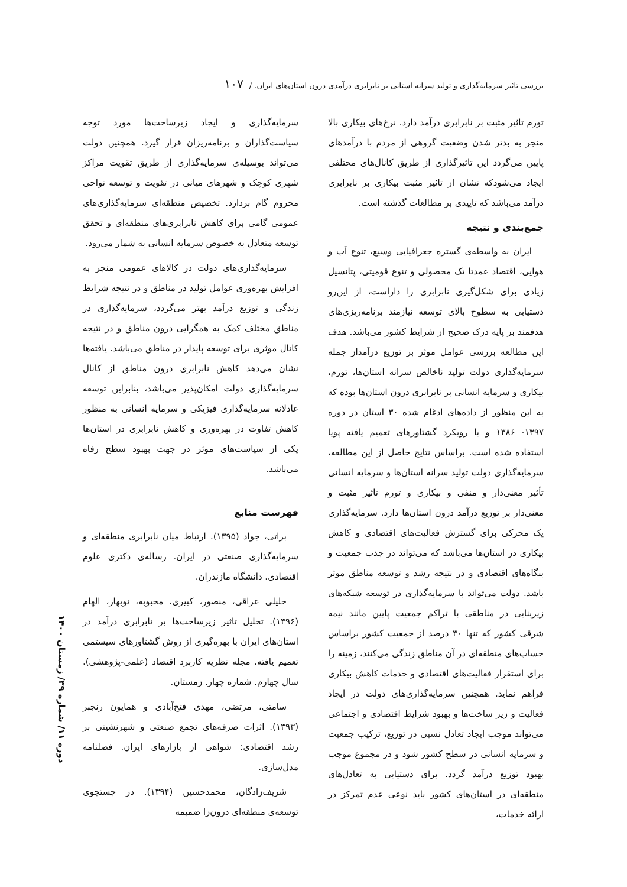بررسی تاثیر سرمایه‌گذاری و تولید سرانه استانی بر نابرابری درآمدی درون استان‌های ایران. / ۱۰۷
تورم تاثیر مثبت بر نابرابری درآمد دارد. نرخ‌های بیکاری بالا منجر به بدتر شدن وضعیت گروهی از مردم با درآمدهای پایین می‌گردد این تاثیرگذاری از طریق کانال‌های مختلفی ایجاد می‌شودکه نشان از تاثیر مثبت بیکاری بر نابرابری درآمد می‌باشد که تاییدی بر مطالعات گذشته است.
جمع‌بندی و نتیجه
ایران به واسطه‌ی گستره جغرافیایی وسیع، تنوع آب و هوایی، اقتصاد عمدتا تک محصولی و تنوع قومیتی، پتانسیل زیادی برای شکل‌گیری نابرابری را داراست، از این‌رو دستیابی به سطوح بالای توسعه نیازمند برنامه‌ریزی‌های هدفمند بر پایه درک صحیح از شرایط کشور می‌باشد. هدف این مطالعه بررسی عوامل موثر بر توزیع درآمداز جمله سرمایه‌گذاری دولت تولید ناخالص سرانه استان‌ها، تورم، بیکاری و سرمایه انسانی بر نابرابری درون استان‌ها بوده که به این منظور از داده‌های ادغام شده ۳۰ استان در دوره ۱۳۹۷- ۱۳۸۶ و با رویکرد گشتاورهای تعمیم یافته پویا استفاده شده است. براساس نتایج حاصل از این مطالعه، سرمایه‌گذاری دولت تولید سرانه استان‌ها و سرمایه انسانی تأثیر معنی‌دار و منفی و بیکاری و تورم تاثیر مثبت و معنی‌دار بر توزیع درآمد درون استان‌ها دارد. سرمایه‌گذاری یک محرکی برای گسترش فعالیت‌های اقتصادی و کاهش بیکاری در استان‌ها می‌باشد که می‌تواند در جذب جمعیت و بنگاه‌های اقتصادی و در نتیجه رشد و توسعه مناطق موثر باشد. دولت می‌تواند با سرمایه‌گذاری در توسعه شبکه‌های زیربنایی در مناطقی با تراکم جمعیت پایین مانند نیمه شرقی کشور که تنها ۳۰ درصد از جمعیت کشور براساس حساب‌های منطقه‌ای در آن مناطق زندگی می‌کنند، زمینه را برای استقرار فعالیت‌های اقتصادی و خدمات کاهش بیکاری فراهم نماید. همچنین سرمایه‌گذاری‌های دولت در ایجاد فعالیت و زیر ساخت‌ها و بهبود شرایط اقتصادی و اجتماعی می‌تواند موجب ایجاد تعادل نسبی در توزیع، ترکیب جمعیت و سرمایه انسانی در سطح کشور شود و در مجموع موجب بهبود توزیع درآمد گردد. برای دستیابی به تعادل‌های منطقه‌ای در استان‌های کشور باید نوعی عدم تمرکز در ارائه خدمات،
سرمایه‌گذاری و ایجاد زیرساخت‌ها مورد توجه سیاست‌گذاران و برنامه‌ریزان قرار گیرد. همچنین دولت می‌تواند بوسیله‌ی سرمایه‌گذاری از طریق تقویت مراکز شهری کوچک و شهرهای میانی در تقویت و توسعه نواحی محروم گام بردارد. تخصیص منطقه‌ای سرمایه‌گذاری‌های عمومی گامی برای کاهش نابرابری‌های منطقه‌ای و تحقق توسعه متعادل به خصوص سرمایه انسانی به شمار می‌رود.
سرمایه‌گذاری‌های دولت در کالاهای عمومی منجر به افزایش بهره‌وری عوامل تولید در مناطق و در نتیجه شرایط زندگی و توزیع درآمد بهتر می‌گردد، سرمایه‌گذاری در مناطق مختلف کمک به همگرایی درون مناطق و در نتیجه کانال موثری برای توسعه پایدار در مناطق می‌باشد. یافته‌ها نشان می‌دهد کاهش نابرابری درون مناطق از کانال سرمایه‌گذاری دولت امکان‌پذیر می‌باشد، بنابراین توسعه عادلانه سرمایه‌گذاری فیزیکی و سرمایه انسانی به منظور کاهش تفاوت در بهره‌وری و کاهش نابرابری در استان‌ها یکی از سیاست‌های موثر در جهت بهبود سطح رفاه می‌باشد.
فهرست منابع
براتی، جواد (۱۳۹۵). ارتباط میان نابرابری منطقه‌ای و سرمایه‌گذاری صنعتی در ایران. رساله‌ی دکتری علوم اقتصادی. دانشگاه مازندران.
خلیلی عراقی، منصور، کبیری، محبوبه، نوبهار، الهام (۱۳۹۶). تحلیل تاثیر زیرساخت‌ها بر نابرابری درآمد در استان‌های ایران با بهره‌گیری از روش گشتاورهای سیستمی تعمیم یافته. مجله نظریه کاربرد اقتصاد (علمی-پژوهشی). سال چهارم. شماره چهار. زمستان.
سامتی، مرتضی، مهدی فتح‌آبادی و همایون رنجبر (۱۳۹۳). اثرات صرفه‌های تجمع صنعتی و شهرنشینی بر رشد اقتصادی: شواهی از بازارهای ایران. فصلنامه مدل‌سازی.
شریف‌زادگان، محمدحسین (۱۳۹۴). در جستجوی توسعه‌ی منطقه‌ای درون‌زا ضمیمه
دوره ۱۱/ شماره ۳۹/ زمستان ۱۴۰۰